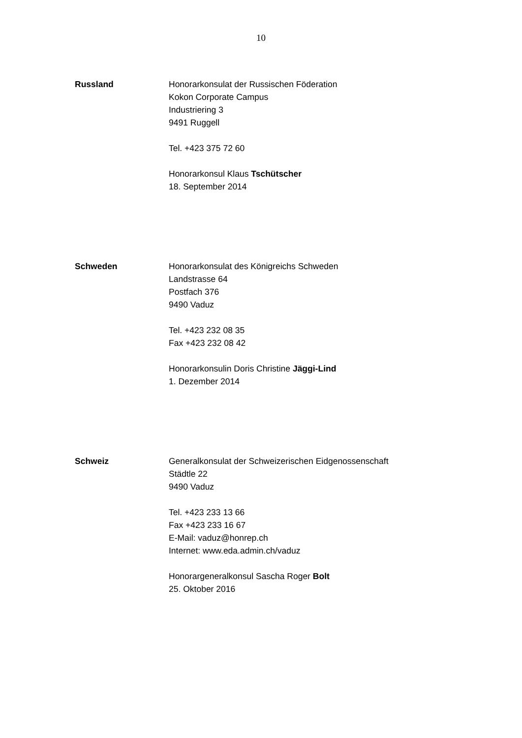10
Russland Honorarkonsulat der Russischen Föderation
Kokon Corporate Campus
Industriering 3
9491 Ruggell
Tel. +423 375 72 60
Honorarkonsul Klaus Tschütscher
18. September 2014
Schweden Honorarkonsulat des Königreichs Schweden
Landstrasse 64
Postfach 376
9490 Vaduz
Tel. +423 232 08 35
Fax +423 232 08 42
Honorarkonsulin Doris Christine Jäggi-Lind
1. Dezember 2014
Schweiz Generalkonsulat der Schweizerischen Eidgenossenschaft
Städtle 22
9490 Vaduz
Tel. +423 233 13 66
Fax +423 233 16 67
E-Mail: vaduz@honrep.ch
Internet: www.eda.admin.ch/vaduz
Honorargeneralkonsul Sascha Roger Bolt
25. Oktober 2016